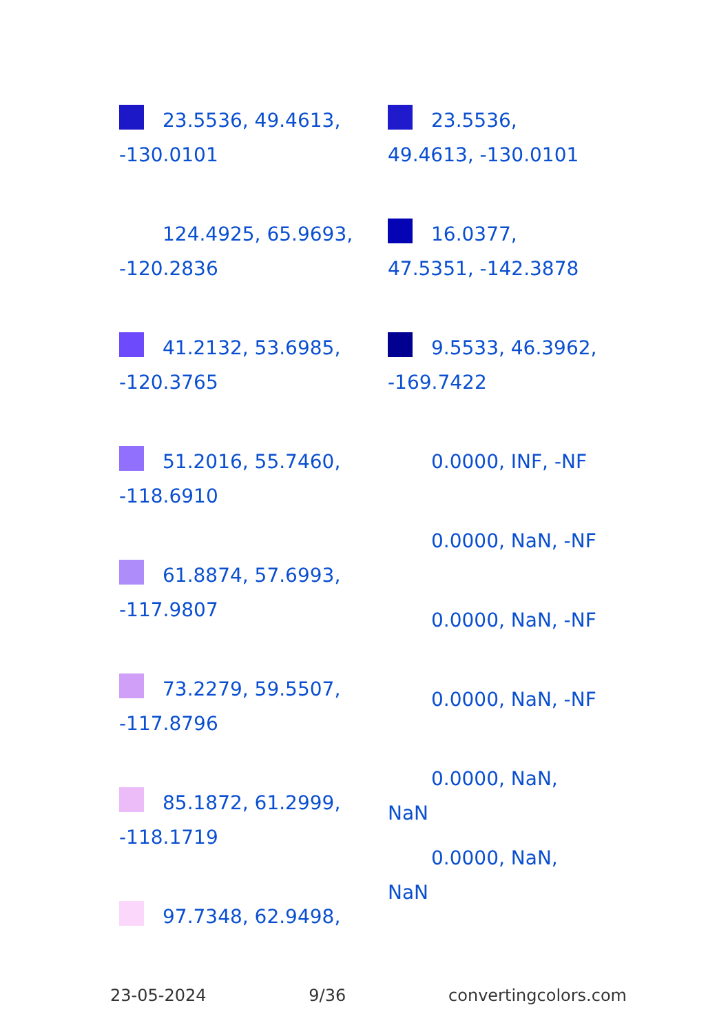23.5536, 49.4613, -130.0101
124.4925, 65.9693, -120.2836
41.2132, 53.6985, -120.3765
51.2016, 55.7460, -118.6910
61.8874, 57.6993, -117.9807
73.2279, 59.5507, -117.8796
85.1872, 61.2999, -118.1719
97.7348, 62.9498,
23.5536, 49.4613, -130.0101
16.0377, 47.5351, -142.3878
9.5533, 46.3962, -169.7422
0.0000, INF, -NF
0.0000, NaN, -NF
0.0000, NaN, -NF
0.0000, NaN, -NF
0.0000, NaN, NaN
0.0000, NaN, NaN
23-05-2024 9/36 convertingcolors.com